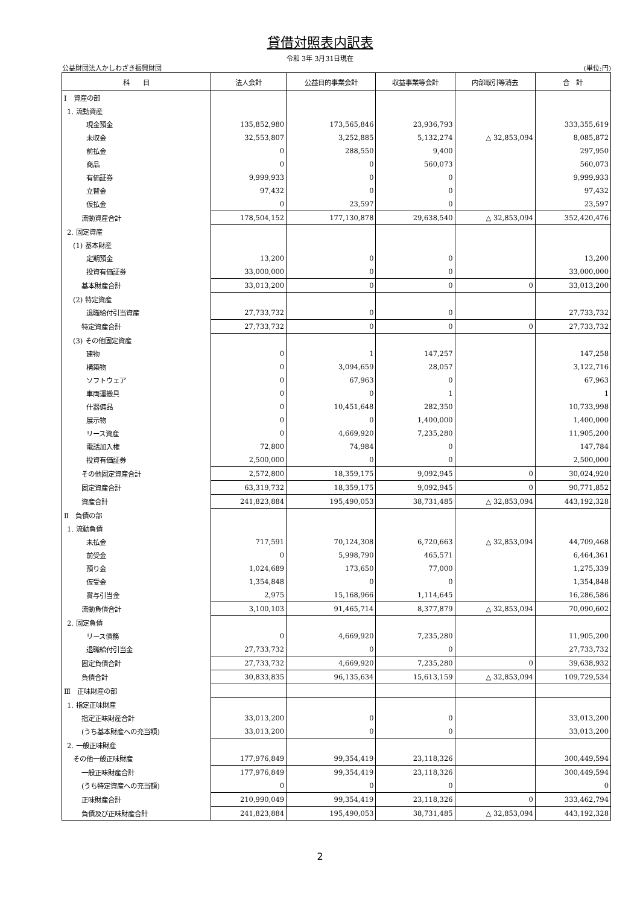貸借対照表内訳表
令和 3年 3月31日現在
公益財団法人かしわざき振興財団 (単位:円)
| 科 目 | 法人会計 | 公益目的事業会計 | 収益事業等会計 | 内部取引等消去 | 合 計 |
| --- | --- | --- | --- | --- | --- |
| Ⅰ 資産の部 | | | | | |
| 1. 流動資産 | | | | | |
| 現金預金 | 135,852,980 | 173,565,846 | 23,936,793 | | 333,355,619 |
| 未収金 | 32,553,807 | 3,252,885 | 5,132,274 | △ 32,853,094 | 8,085,872 |
| 前払金 | 0 | 288,550 | 9,400 | | 297,950 |
| 商品 | 0 | 0 | 560,073 | | 560,073 |
| 有価証券 | 9,999,933 | 0 | 0 | | 9,999,933 |
| 立替金 | 97,432 | 0 | 0 | | 97,432 |
| 仮払金 | 0 | 23,597 | 0 | | 23,597 |
| 流動資産合計 | 178,504,152 | 177,130,878 | 29,638,540 | △ 32,853,094 | 352,420,476 |
| 2. 固定資産 | | | | | |
| (1) 基本財産 | | | | | |
| 定期預金 | 13,200 | 0 | 0 | | 13,200 |
| 投資有価証券 | 33,000,000 | 0 | 0 | | 33,000,000 |
| 基本財産合計 | 33,013,200 | 0 | 0 | 0 | 33,013,200 |
| (2) 特定資産 | | | | | |
| 退職給付引当資産 | 27,733,732 | 0 | 0 | | 27,733,732 |
| 特定資産合計 | 27,733,732 | 0 | 0 | 0 | 27,733,732 |
| (3) その他固定資産 | | | | | |
| 建物 | 0 | 1 | 147,257 | | 147,258 |
| 構築物 | 0 | 3,094,659 | 28,057 | | 3,122,716 |
| ソフトウェア | 0 | 67,963 | 0 | | 67,963 |
| 車両運搬具 | 0 | 0 | 1 | | 1 |
| 什器備品 | 0 | 10,451,648 | 282,350 | | 10,733,998 |
| 展示物 | 0 | 0 | 1,400,000 | | 1,400,000 |
| リース資産 | 0 | 4,669,920 | 7,235,280 | | 11,905,200 |
| 電話加入権 | 72,800 | 74,984 | 0 | | 147,784 |
| 投資有価証券 | 2,500,000 | 0 | 0 | | 2,500,000 |
| その他固定資産合計 | 2,572,800 | 18,359,175 | 9,092,945 | 0 | 30,024,920 |
| 固定資産合計 | 63,319,732 | 18,359,175 | 9,092,945 | 0 | 90,771,852 |
| 資産合計 | 241,823,884 | 195,490,053 | 38,731,485 | △ 32,853,094 | 443,192,328 |
| Ⅱ 負債の部 | | | | | |
| 1. 流動負債 | | | | | |
| 未払金 | 717,591 | 70,124,308 | 6,720,663 | △ 32,853,094 | 44,709,468 |
| 前受金 | 0 | 5,998,790 | 465,571 | | 6,464,361 |
| 預り金 | 1,024,689 | 173,650 | 77,000 | | 1,275,339 |
| 仮受金 | 1,354,848 | 0 | 0 | | 1,354,848 |
| 賞与引当金 | 2,975 | 15,168,966 | 1,114,645 | | 16,286,586 |
| 流動負債合計 | 3,100,103 | 91,465,714 | 8,377,879 | △ 32,853,094 | 70,090,602 |
| 2. 固定負債 | | | | | |
| リース債務 | 0 | 4,669,920 | 7,235,280 | | 11,905,200 |
| 退職給付引当金 | 27,733,732 | 0 | 0 | | 27,733,732 |
| 固定負債合計 | 27,733,732 | 4,669,920 | 7,235,280 | 0 | 39,638,932 |
| 負債合計 | 30,833,835 | 96,135,634 | 15,613,159 | △ 32,853,094 | 109,729,534 |
| Ⅲ 正味財産の部 | | | | | |
| 1. 指定正味財産 | | | | | |
| 指定正味財産合計 | 33,013,200 | 0 | 0 | | 33,013,200 |
| (うち基本財産への充当額) | 33,013,200 | 0 | 0 | | 33,013,200 |
| 2. 一般正味財産 | | | | | |
| その他一般正味財産 | 177,976,849 | 99,354,419 | 23,118,326 | | 300,449,594 |
| 一般正味財産合計 | 177,976,849 | 99,354,419 | 23,118,326 | | 300,449,594 |
| (うち特定資産への充当額) | 0 | 0 | 0 | | 0 |
| 正味財産合計 | 210,990,049 | 99,354,419 | 23,118,326 | 0 | 333,462,794 |
| 負債及び正味財産合計 | 241,823,884 | 195,490,053 | 38,731,485 | △ 32,853,094 | 443,192,328 |
2